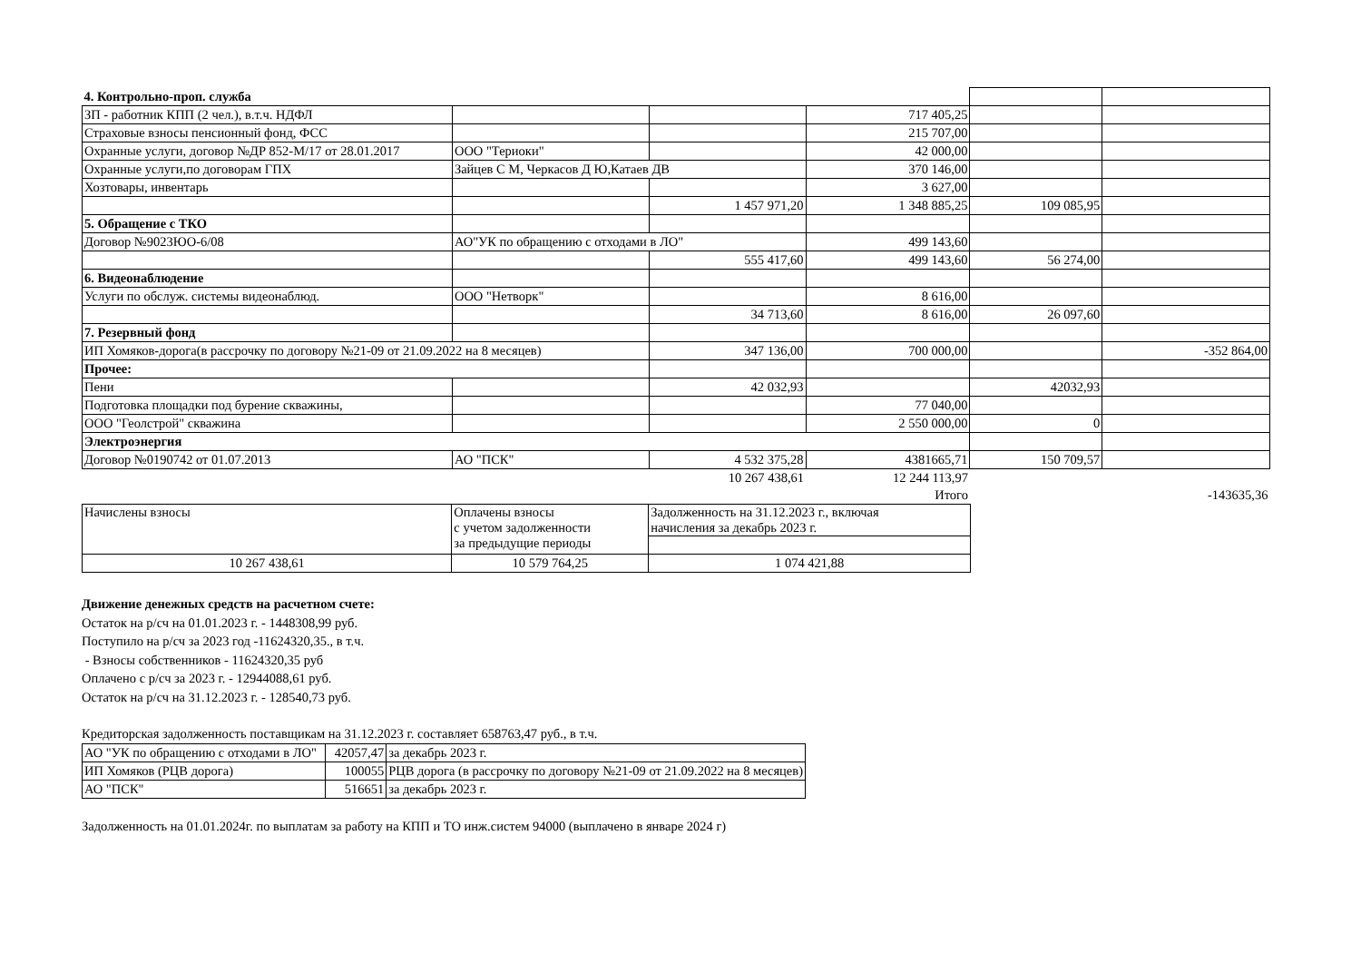| 4. Контрольно-проп. служба | | | | | |
| ЗП - работник КПП (2 чел.), в.т.ч. НДФЛ | | | 717 405,25 | | |
| Страховые взносы пенсионный фонд, ФСС | | | 215 707,00 | | |
| Охранные услуги, договор №ДР 852-М/17 от 28.01.2017 | ООО "Териоки" | | 42 000,00 | | |
| Охранные услуги,по договорам ГПХ | Зайцев С М, Черкасов Д Ю,Катаев ДВ | | 370 146,00 | | |
| Хозтовары, инвентарь | | | 3 627,00 | | |
| | | 1 457 971,20 | 1 348 885,25 | 109 085,95 | |
| 5. Обращение с ТКО | | | | | |
| Договор №9023ЮО-6/08 | АО"УК по обращению с отходами в ЛО" | | 499 143,60 | | |
| | | 555 417,60 | 499 143,60 | 56 274,00 | |
| 6. Видеонаблюдение | | | | | |
| Услуги по обслуж. системы видеонаблюд. | ООО "Нетворк" | | 8 616,00 | | |
| | | 34 713,60 | 8 616,00 | 26 097,60 | |
| 7. Резервный фонд | | | | | |
| ИП Хомяков-дорога(в рассрочку по договору №21-09 от 21.09.2022 на 8 месяцев) | | 347 136,00 | 700 000,00 | | -352 864,00 |
| Прочее: | | | | | |
| Пени | | 42 032,93 | | 42032,93 | |
| Подготовка площадки под бурение скважины, | | | 77 040,00 | | |
| ООО "Геолстрой" скважина | | | 2 550 000,00 | 0 | |
| Электроэнергия | | | | | |
| Договор №0190742 от 01.07.2013 | АО "ПСК" | 4 532 375,28 | 4381665,71 | 150 709,57 | |
| | | 10 267 438,61 | 12 244 113,97 | | |
| | | | Итого | | -143635,36 |
| Начислены взносы | Оплачены взносы с учетом задолженности за предыдущие периоды | Задолженность на 31.12.2023 г., включая начисления за декабрь 2023 г. |
| 10 267 438,61 | 10 579 764,25 | 1 074 421,88 |
Движение денежных средств на расчетном счете:
Остаток на р/сч на 01.01.2023 г. - 1448308,99 руб.
Поступило на р/сч за 2023 год -11624320,35., в т.ч.
- Взносы собственников - 11624320,35 руб
Оплачено с р/сч за 2023 г. - 12944088,61 руб.
Остаток на р/сч на 31.12.2023 г. - 128540,73 руб.
Кредиторская задолженность поставщикам на 31.12.2023 г. составляет 658763,47 руб., в т.ч.
| АО "УК по обращению с отходами в ЛО" | 42057,47 | за декабрь 2023 г. |
| ИП Хомяков (РЦВ дорога) | 100055 | РЦВ дорога (в рассрочку по договору №21-09 от 21.09.2022 на 8 месяцев) |
| АО "ПСК" | 516651 | за декабрь 2023 г. |
Задолженность на 01.01.2024г. по выплатам за работу на КПП и ТО инж.систем 94000 (выплачено в январе 2024 г)